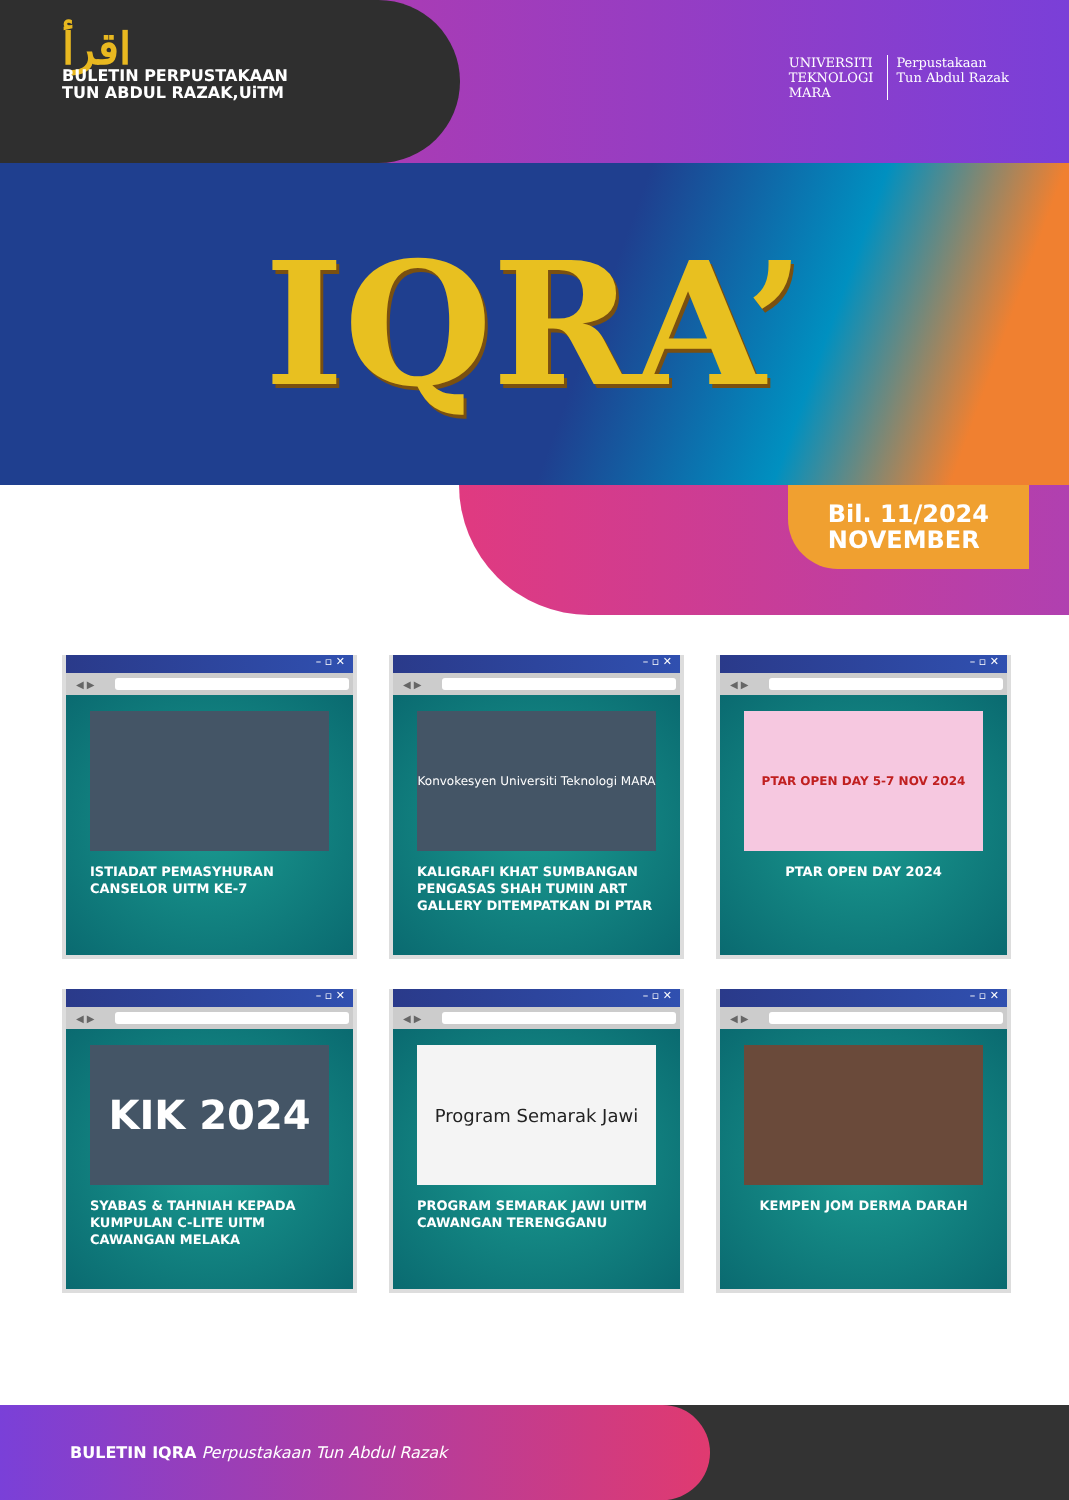اقرأ
BULETIN PERPUSTAKAAN
TUN ABDUL RAZAK,UiTM
UNIVERSITI
TEKNOLOGI
MARA
Perpustakaan
Tun Abdul Razak
IQRA’
Bil. 11/2024
NOVEMBER
– ▫ ✕
◀ ▶
ISTIADAT PEMASYHURAN CANSELOR UITM KE-7
– ▫ ✕
◀ ▶
Konvokesyen Universiti Teknologi MARA
KALIGRAFI KHAT SUMBANGAN PENGASAS SHAH TUMIN ART GALLERY DITEMPATKAN DI PTAR
– ▫ ✕
◀ ▶
PTAR OPEN DAY 5-7 NOV 2024
PTAR OPEN DAY 2024
– ▫ ✕
◀ ▶
KIK 2024
SYABAS & TAHNIAH KEPADA KUMPULAN C-LITE UITM CAWANGAN MELAKA
– ▫ ✕
◀ ▶
Program Semarak Jawi
PROGRAM SEMARAK JAWI UITM CAWANGAN TERENGGANU
– ▫ ✕
◀ ▶
KEMPEN JOM DERMA DARAH
BULETIN IQRA Perpustakaan Tun Abdul Razak